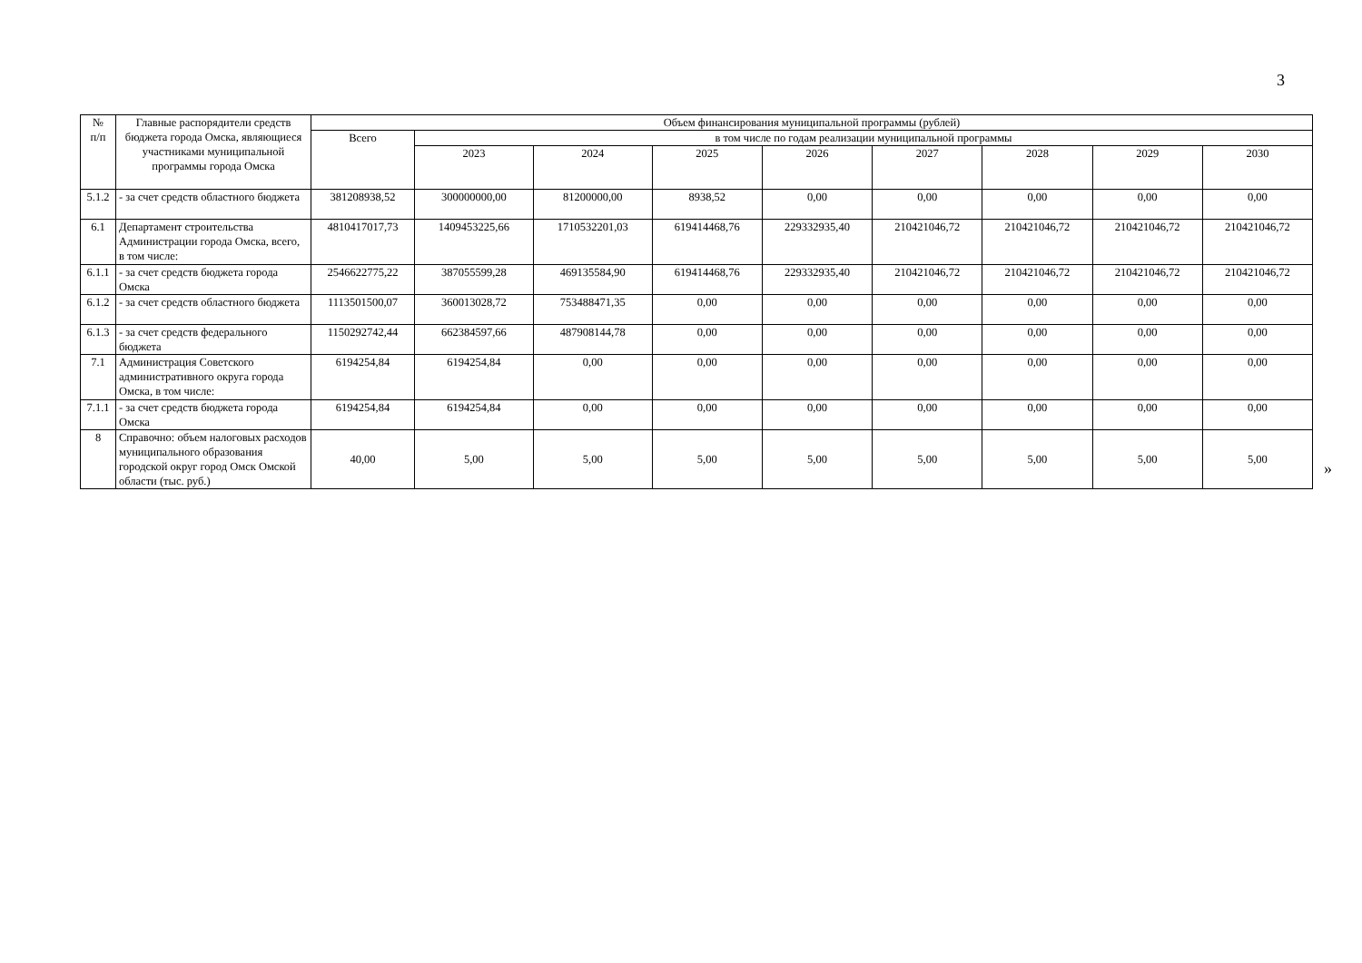3
| № п/п | Главные распорядители средств бюджета города Омска, являющиеся участниками муниципальной программы города Омска | Объем финансирования муниципальной программы (рублей) | | | | | | | | |
| --- | --- | --- | --- | --- | --- | --- | --- | --- | --- | --- |
| | | Всего | в том числе по годам реализации муниципальной программы | | | | | | | |
| | | | 2023 | 2024 | 2025 | 2026 | 2027 | 2028 | 2029 | 2030 |
| 5.1.2 | - за счет средств областного бюджета | 381208938,52 | 300000000,00 | 81200000,00 | 8938,52 | 0,00 | 0,00 | 0,00 | 0,00 | 0,00 |
| 6.1 | Департамент строительства Администрации города Омска, всего, в том числе: | 4810417017,73 | 1409453225,66 | 1710532201,03 | 619414468,76 | 229332935,40 | 210421046,72 | 210421046,72 | 210421046,72 | 210421046,72 |
| 6.1.1 | - за счет средств бюджета города Омска | 2546622775,22 | 387055599,28 | 469135584,90 | 619414468,76 | 229332935,40 | 210421046,72 | 210421046,72 | 210421046,72 | 210421046,72 |
| 6.1.2 | - за счет средств областного бюджета | 1113501500,07 | 360013028,72 | 753488471,35 | 0,00 | 0,00 | 0,00 | 0,00 | 0,00 | 0,00 |
| 6.1.3 | - за счет средств федерального бюджета | 1150292742,44 | 662384597,66 | 487908144,78 | 0,00 | 0,00 | 0,00 | 0,00 | 0,00 | 0,00 |
| 7.1 | Администрация Советского административного округа города Омска, в том числе: | 6194254,84 | 6194254,84 | 0,00 | 0,00 | 0,00 | 0,00 | 0,00 | 0,00 | 0,00 |
| 7.1.1 | - за счет средств бюджета города Омска | 6194254,84 | 6194254,84 | 0,00 | 0,00 | 0,00 | 0,00 | 0,00 | 0,00 | 0,00 |
| 8 | Справочно: объем налоговых расходов муниципального образования городской округ город Омск Омской области (тыс. руб.) | 40,00 | 5,00 | 5,00 | 5,00 | 5,00 | 5,00 | 5,00 | 5,00 | 5,00 |
»